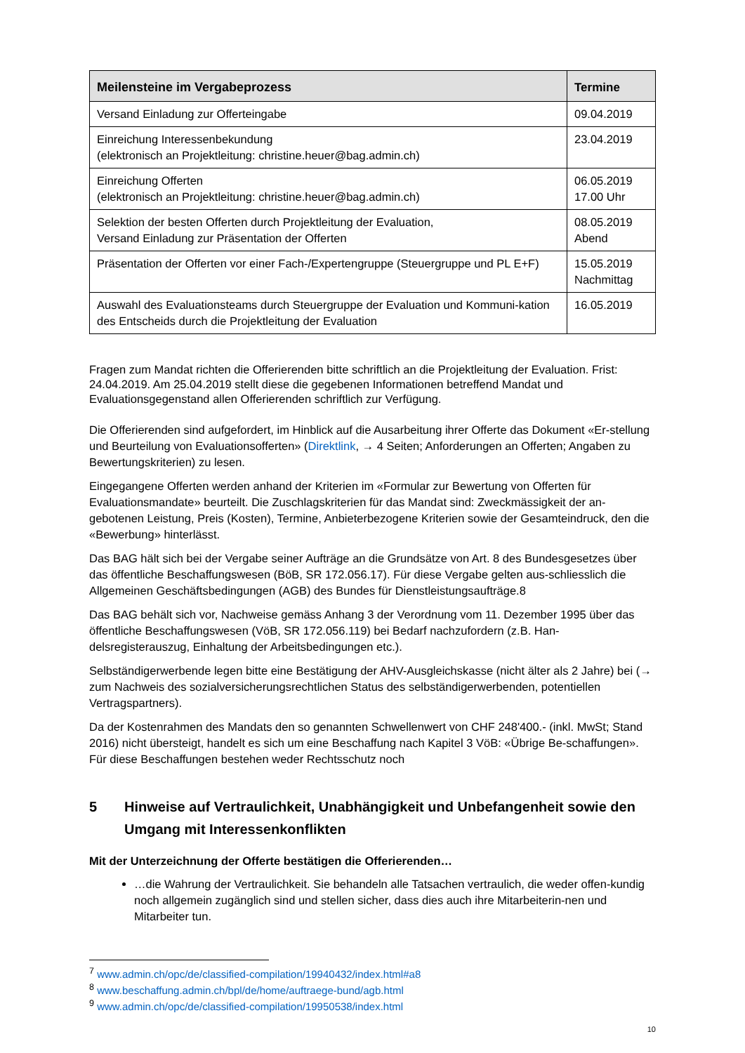| Meilensteine im Vergabeprozess | Termine |
| --- | --- |
| Versand Einladung zur Offerteingabe | 09.04.2019 |
| Einreichung Interessenbekundung (elektronisch an Projektleitung: christine.heuer@bag.admin.ch) | 23.04.2019 |
| Einreichung Offerten (elektronisch an Projektleitung: christine.heuer@bag.admin.ch) | 06.05.2019 17.00 Uhr |
| Selektion der besten Offerten durch Projektleitung der Evaluation, Versand Einladung zur Präsentation der Offerten | 08.05.2019 Abend |
| Präsentation der Offerten vor einer Fach-/Expertengruppe (Steuergruppe und PL E+F) | 15.05.2019 Nachmittag |
| Auswahl des Evaluationsteams durch Steuergruppe der Evaluation und Kommuni-kation des Entscheids durch die Projektleitung der Evaluation | 16.05.2019 |
Fragen zum Mandat richten die Offerierenden bitte schriftlich an die Projektleitung der Evaluation. Frist: 24.04.2019. Am 25.04.2019 stellt diese die gegebenen Informationen betreffend Mandat und Evaluationsgegenstand allen Offerierenden schriftlich zur Verfügung.
Die Offerierenden sind aufgefordert, im Hinblick auf die Ausarbeitung ihrer Offerte das Dokument «Er-stellung und Beurteilung von Evaluationsofferten» (Direktlink, → 4 Seiten; Anforderungen an Offerten; Angaben zu Bewertungskriterien) zu lesen.
Eingegangene Offerten werden anhand der Kriterien im «Formular zur Bewertung von Offerten für Evaluationsmandate» beurteilt. Die Zuschlagskriterien für das Mandat sind: Zweckmässigkeit der an-gebotenen Leistung, Preis (Kosten), Termine, Anbieterbezogene Kriterien sowie der Gesamteindruck, den die «Bewerbung» hinterlässt.
Das BAG hält sich bei der Vergabe seiner Aufträge an die Grundsätze von Art. 8 des Bundesgesetzes über das öffentliche Beschaffungswesen (BöB, SR 172.056.17). Für diese Vergabe gelten aus-schliesslich die Allgemeinen Geschäftsbedingungen (AGB) des Bundes für Dienstleistungsaufträge.8
Das BAG behält sich vor, Nachweise gemäss Anhang 3 der Verordnung vom 11. Dezember 1995 über das öffentliche Beschaffungswesen (VöB, SR 172.056.119) bei Bedarf nachzufordern (z.B. Han-delsregisterauszug, Einhaltung der Arbeitsbedingungen etc.).
Selbständigerwerbende legen bitte eine Bestätigung der AHV-Ausgleichskasse (nicht älter als 2 Jahre) bei (→ zum Nachweis des sozialversicherungsrechtlichen Status des selbständigerwerbenden, potentiellen Vertragspartners).
Da der Kostenrahmen des Mandats den so genannten Schwellenwert von CHF 248'400.- (inkl. MwSt; Stand 2016) nicht übersteigt, handelt es sich um eine Beschaffung nach Kapitel 3 VöB: «Übrige Be-schaffungen». Für diese Beschaffungen bestehen weder Rechtsschutz noch
5 Hinweise auf Vertraulichkeit, Unabhängigkeit und Unbefangenheit sowie den Umgang mit Interessenkonflikten
Mit der Unterzeichnung der Offerte bestätigen die Offerierenden…
…die Wahrung der Vertraulichkeit. Sie behandeln alle Tatsachen vertraulich, die weder offen-kundig noch allgemein zugänglich sind und stellen sicher, dass dies auch ihre Mitarbeiterin-nen und Mitarbeiter tun.
<sup>7</sup> www.admin.ch/opc/de/classified-compilation/19940432/index.html#a8
<sup>8</sup> www.beschaffung.admin.ch/bpl/de/home/auftraege-bund/agb.html
<sup>9</sup> www.admin.ch/opc/de/classified-compilation/19950538/index.html
10